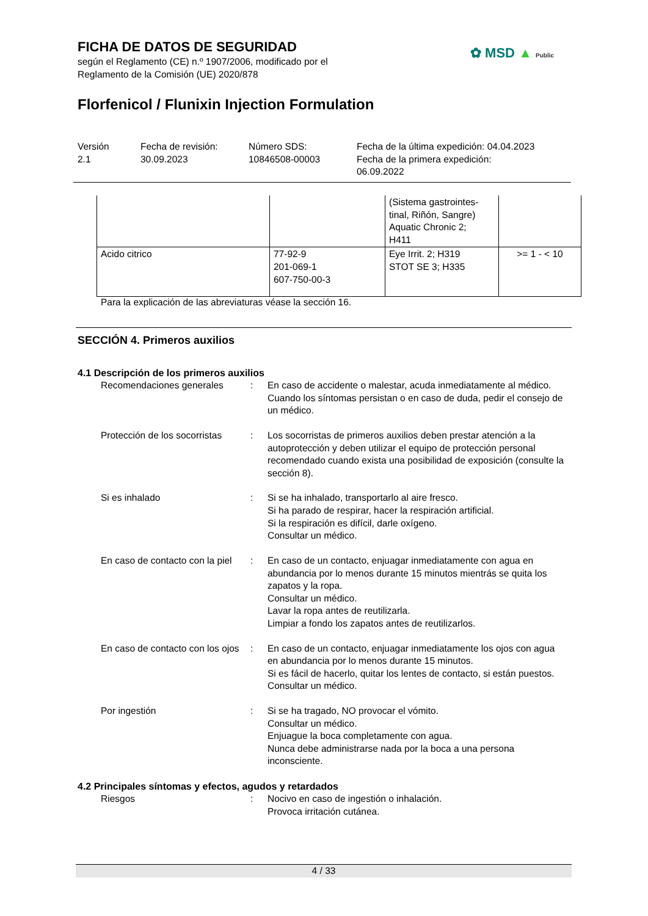FICHA DE DATOS DE SEGURIDAD
según el Reglamento (CE) n.º 1907/2006, modificado por el
Reglamento de la Comisión (UE) 2020/878
✿ MSD ▲ Public
Florfenicol / Flunixin Injection Formulation
Versión
2.1
Fecha de revisión:
30.09.2023
Número SDS:
10846508-00003
Fecha de la última expedición: 04.04.2023
Fecha de la primera expedición:
06.09.2022
| | | (Sistema gastrointes- tinal, Riñón, Sangre) Aquatic Chronic 2; H411 | |
| Acido citrico | 77-92-9 201-069-1 607-750-00-3 | Eye Irrit. 2; H319 STOT SE 3; H335 | >= 1 - < 10 |
Para la explicación de las abreviaturas véase la sección 16.
SECCIÓN 4. Primeros auxilios
4.1 Descripción de los primeros auxilios
Recomendaciones generales : En caso de accidente o malestar, acuda inmediatamente al médico.
Cuando los síntomas persistan o en caso de duda, pedir el consejo de un médico.
Protección de los socorristas
: Los socorristas de primeros auxilios deben prestar atención a la autoprotección y deben utilizar el equipo de protección personal recomendado cuando exista una posibilidad de exposición (consulte la sección 8).
Si es inhalado : Si se ha inhalado, transportarlo al aire fresco.
Si ha parado de respirar, hacer la respiración artificial.
Si la respiración es difícil, darle oxígeno.
Consultar un médico.
En caso de contacto con la piel
: En caso de un contacto, enjuagar inmediatamente con agua en abundancia por lo menos durante 15 minutos mientrás se quita los zapatos y la ropa.
Consultar un médico.
Lavar la ropa antes de reutilizarla.
Limpiar a fondo los zapatos antes de reutilizarlos.
En caso de contacto con los ojos
: En caso de un contacto, enjuagar inmediatamente los ojos con agua en abundancia por lo menos durante 15 minutos.
Si es fácil de hacerlo, quitar los lentes de contacto, si están puestos.
Consultar un médico.
Por ingestión : Si se ha tragado, NO provocar el vómito.
Consultar un médico.
Enjuague la boca completamente con agua.
Nunca debe administrarse nada por la boca a una persona inconsciente.
4.2 Principales síntomas y efectos, agudos y retardados
Riesgos : Nocivo en caso de ingestión o inhalación.
Provoca irritación cutánea.
4 / 33